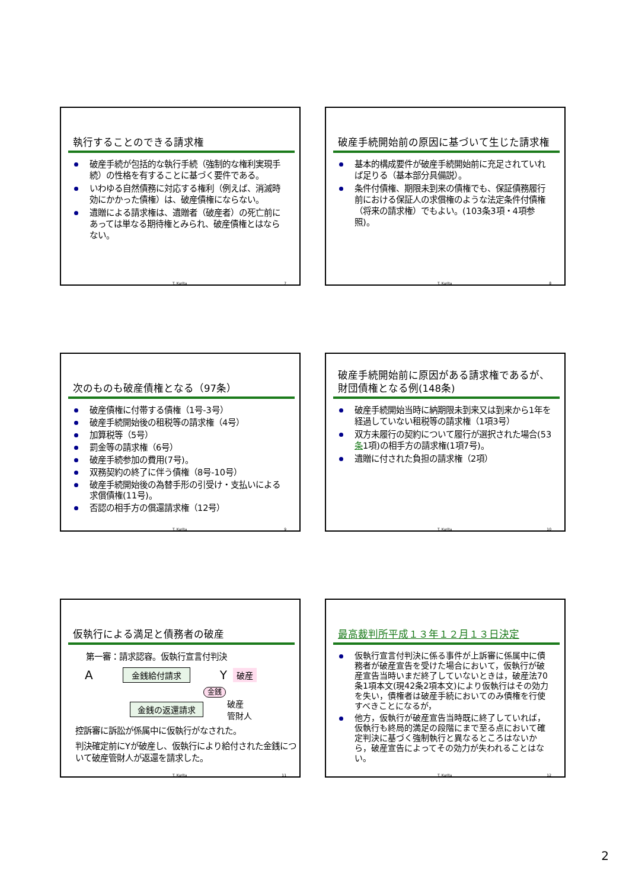執行することのできる請求権
破産手続が包括的な執行手続（強制的な権利実現手続）の性格を有することに基づく要件である。
いわゆる自然債務に対応する権利（例えば、消滅時効にかかった債権）は、破産債権にならない。
遺贈による請求権は、遺贈者（破産者）の死亡前にあっては単なる期待権とみられ、破産債権とはならない。
T. Kurita 7
破産手続開始前の原因に基づいて生じた請求権
基本的構成要件が破産手続開始前に充足されていれば足りる（基本部分具備説）。
条件付債権、期限未到来の債権でも、保証債務履行前における保証人の求償権のような法定条件付債権（将来の請求権）でもよい。(103条3項・4項参照)。
T. Kurita 8
次のものも破産債権となる（97条）
破産債権に付帯する債権（1号-3号）
破産手続開始後の租税等の請求権（4号）
加算税等（5号）
罰金等の請求権（6号）
破産手続参加の費用(7号)。
双務契約の終了に伴う債権（8号-10号）
破産手続開始後の為替手形の引受け・支払いによる求償債権(11号)。
否認の相手方の償還請求権（12号）
T. Kurita 9
破産手続開始前に原因がある請求権であるが、財団債権となる例(148条)
破産手続開始当時に納期限未到来又は到来から1年を経過していない租税等の請求権（1項3号）
双方未履行の契約について履行が選択された場合(53条1項)の相手方の請求権(1項7号)。
遺贈に付された負担の請求権（2項）
T. Kurita 10
仮執行による満足と債務者の破産
第一審：請求認容。仮執行宣言付判決
A 金銭給付請求 Y 破産
金銭
金銭の返還請求 破産
管財人
控訴審に訴訟が係属中に仮執行がなされた。
判決確定前にYが破産し、仮執行により給付された金銭について破産管財人が返還を請求した。
T. Kurita 11
最高裁判所平成１３年１２月１３日決定
仮執行宣言付判決に係る事件が上訴審に係属中に債務者が破産宣告を受けた場合において，仮執行が破産宣告当時いまだ終了していないときは，破産法70条1項本文(現42条2項本文)により仮執行はその効力を失い，債権者は破産手続においてのみ債権を行使すべきことになるが，
他方，仮執行が破産宣告当時既に終了していれば，仮執行も終局的満足の段階にまで至る点において確定判決に基づく強制執行と異なるところはないから，破産宣告によってその効力が失われることはない。
T. Kurita 12
2